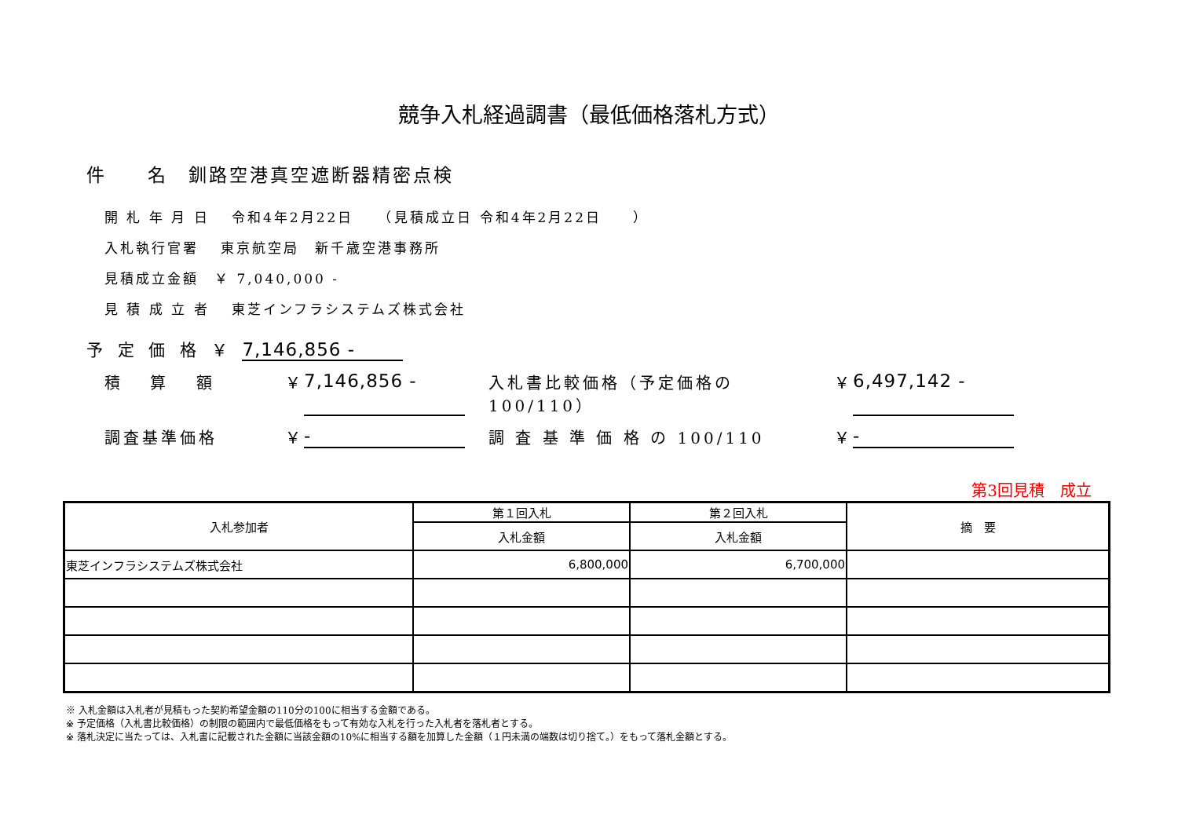競争入札経過調書（最低価格落札方式）
件　　名　釧路空港真空遮断器精密点検
開 札 年 月 日　 令和4年2月22日　　（見積成立日 令和4年2月22日　　）
入札執行官署　 東京航空局　新千歳空港事務所
見積成立金額　￥ 7,040,000 -
見 積 成 立 者　 東芝インフラシステムズ株式会社
予 定 価 格 ￥ 7,146,856 -
積　 算　 額 ￥ 7,146,856 - 入札書比較価格（予定価格の100/110） ￥ 6,497,142 -
調査基準価格 ￥ - 調 査 基 準 価 格 の 100/110 ￥ -
第3回見積　成立
| 入札参加者 | 第１回入札 | 第２回入札 | 摘 要 |
| --- | --- | --- | --- |
| | 入札金額 | 入札金額 | |
| 東芝インフラシステムズ株式会社 | 6,800,000 | 6,700,000 | |
※ 入札金額は入札者が見積もった契約希望金額の110分の100に相当する金額である。
※ 予定価格（入札書比較価格）の制限の範囲内で最低価格をもって有効な入札を行った入札者を落札者とする。
※ 落札決定に当たっては、入札書に記載された金額に当該金額の10%に相当する額を加算した金額（１円未満の端数は切り捨て。）をもって落札金額とする。